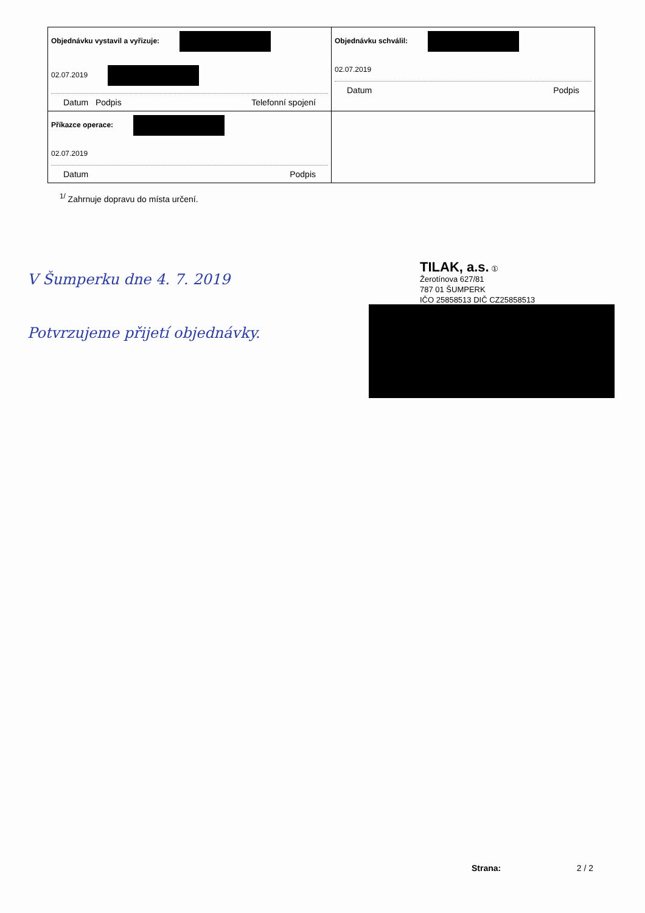| Objednávku vystavil a vyřizuje: 02.07.2019 Datum Podpis Telefonní spojení | Objednávku schválil: 02.07.2019 Datum Podpis |
| Příkazce operace: 02.07.2019 Datum Podpis | |
<sup>1/</sup> Zahrnuje dopravu do místa určení.
V Šumperku dne 4. 7. 2019
Potvrzujeme přijetí objednávky.
TILAK, a.s. ①
Žerotínova 627/81
787 01 ŠUMPERK
IČO 25858513 DIČ CZ25858513
Strana: 2 / 2